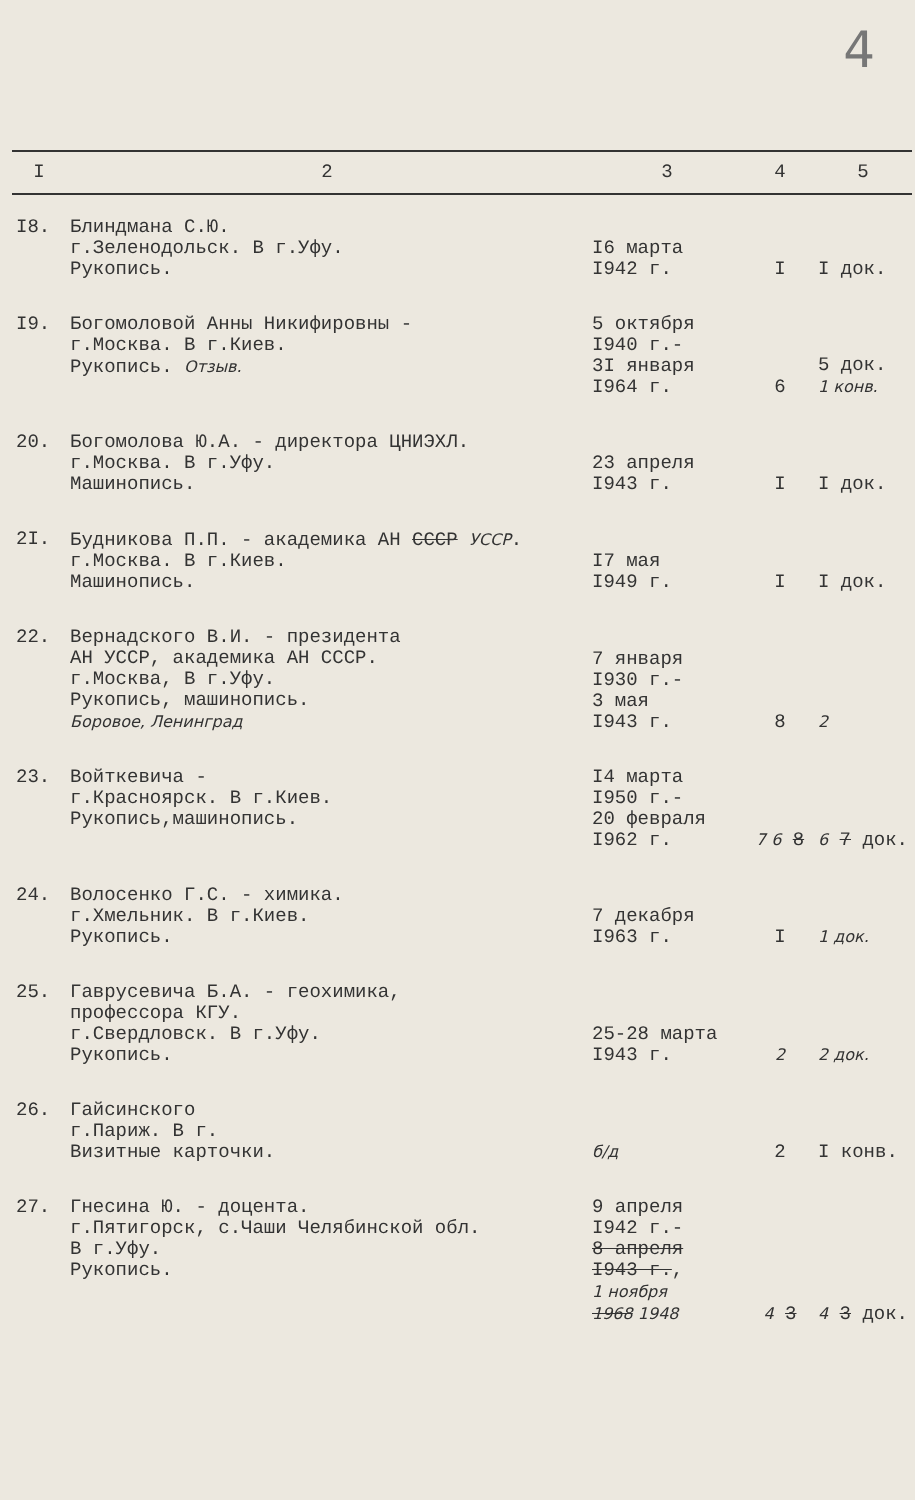4
| I | 2 | 3 | 4 | 5 |
| --- | --- | --- | --- | --- |
| I8. | Блиндмана С.Ю. г.Зеленодольск. В г.Уфу. Рукопись. | I6 марта I942 г. | I | I док. |
| I9. | Богомоловой Анны Никифировны - г.Москва. В г.Киев. Рукопись. Отзыв. | 5 октября I940 г.- 3I января I964 г. | 6 | 5 док. 1 конв. |
| 20. | Богомолова Ю.А. - директора ЦНИЭХЛ. г.Москва. В г.Уфу. Машинопись. | 23 апреля I943 г. | I | I док. |
| 2I. | Будникова П.П. - академика АН СССР УССР . г.Москва. В г.Киев. Машинопись. | I7 мая I949 г. | I | I док. |
| 22. | Вернадского В.И. - президента АН УССР, академика АН СССР. г.Москва, В г.Уфу. Рукопись, машинопись. Боровое, Ленинград | 7 января I930 г.- 3 мая I943 г. | 8 | 2 |
| 23. | Войткевича - г.Красноярск. В г.Киев. Рукопись,машинопись. | I4 марта I950 г.- 20 февраля I962 г. | 7 6 8 | 6 7 док. |
| 24. | Волосенко Г.С. - химика. г.Хмельник. В г.Киев. Рукопись. | 7 декабря I963 г. | I | 1 док. |
| 25. | Гаврусевича Б.А. - геохимика, профессора КГУ. г.Свердловск. В г.Уфу. Рукопись. | 25-28 марта I943 г. | 2 | 2 док. |
| 26. | Гайсинского г.Париж. В г. Визитные карточки. | б/д | 2 | I конв. |
| 27. | Гнесина Ю. - доцента. г.Пятигорск, с.Чаши Челябинской обл. В г.Уфу. Рукопись. | 9 апреля I942 г.- 8 апреля I943 г. , 1 ноября 1968 1948 | 4 3 | 4 3 док. |